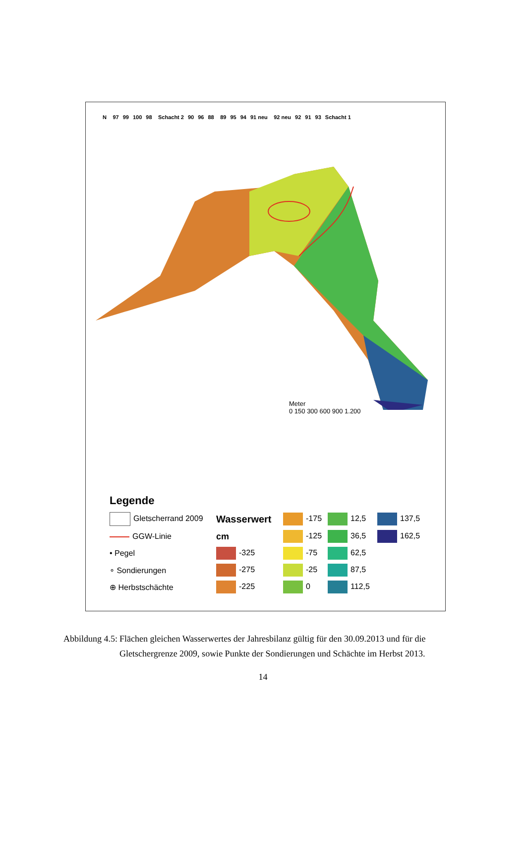N 97 99 100 98 Schacht 2 90 96 88 89 95 94 91 neu 92 neu 92 91 93 Schacht 1
Meter
0 150 300 600 900 1.200
Legende
Gletscherrand 2009
Wasserwert
-175
12,5
137,5
GGW-Linie
cm
-125
36,5
162,5
• Pegel
-325
-75
62,5
∘ Sondierungen
-275
-25
87,5
⊕ Herbstschächte
-225
0
112,5
Abbildung 4.5: Flächen gleichen Wasserwertes der Jahresbilanz gültig für den 30.09.2013 und für die Gletschergrenze 2009, sowie Punkte der Sondierungen und Schächte im Herbst 2013.
14